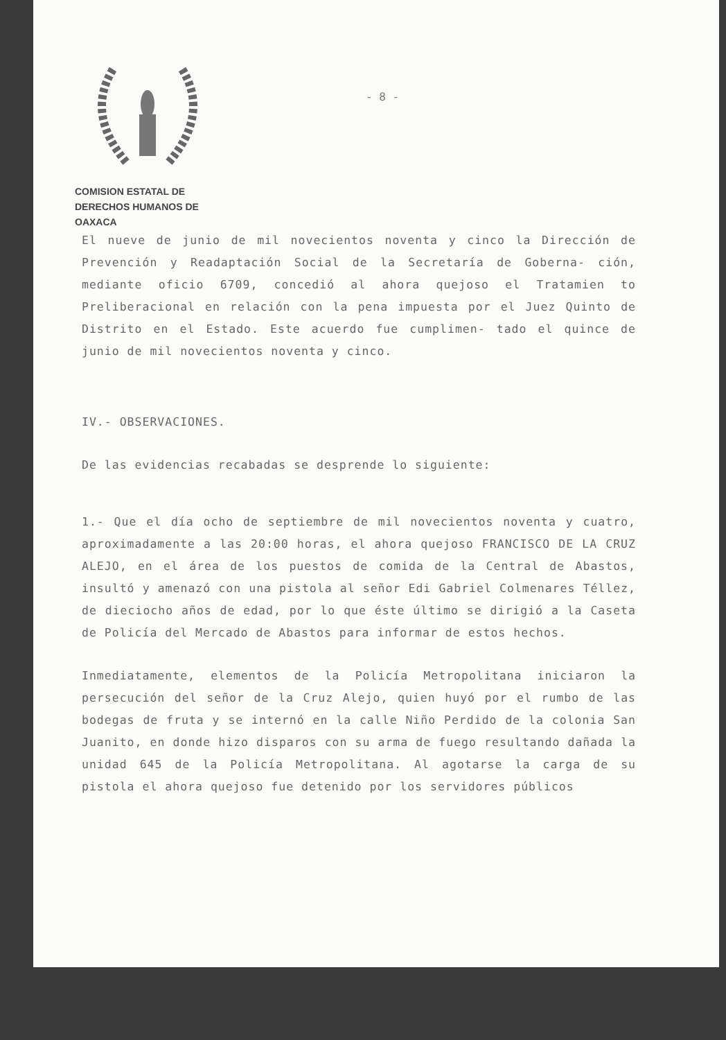COMISION ESTATAL DE
DERECHOS HUMANOS DE OAXACA
- 8 -
El nueve de junio de mil novecientos noventa y cinco la Dirección de Prevención y Readaptación Social de la Secretaría de Goberna- ción, mediante oficio 6709, concedió al ahora quejoso el Tratamien to Preliberacional en relación con la pena impuesta por el Juez Quinto de Distrito en el Estado. Este acuerdo fue cumplimen- tado el quince de junio de mil novecientos noventa y cinco.
IV.- OBSERVACIONES.
De las evidencias recabadas se desprende lo siguiente:
1.- Que el día ocho de septiembre de mil novecientos noventa y cuatro, aproximadamente a las 20:00 horas, el ahora quejoso FRANCISCO DE LA CRUZ ALEJO, en el área de los puestos de comida de la Central de Abastos, insultó y amenazó con una pistola al señor Edi Gabriel Colmenares Téllez, de dieciocho años de edad, por lo que éste último se dirigió a la Caseta de Policía del Mercado de Abastos para informar de estos hechos.
Inmediatamente, elementos de la Policía Metropolitana iniciaron la persecución del señor de la Cruz Alejo, quien huyó por el rumbo de las bodegas de fruta y se internó en la calle Niño Perdido de la colonia San Juanito, en donde hizo disparos con su arma de fuego resultando dañada la unidad 645 de la Policía Metropolitana. Al agotarse la carga de su pistola el ahora quejoso fue detenido por los servidores públicos